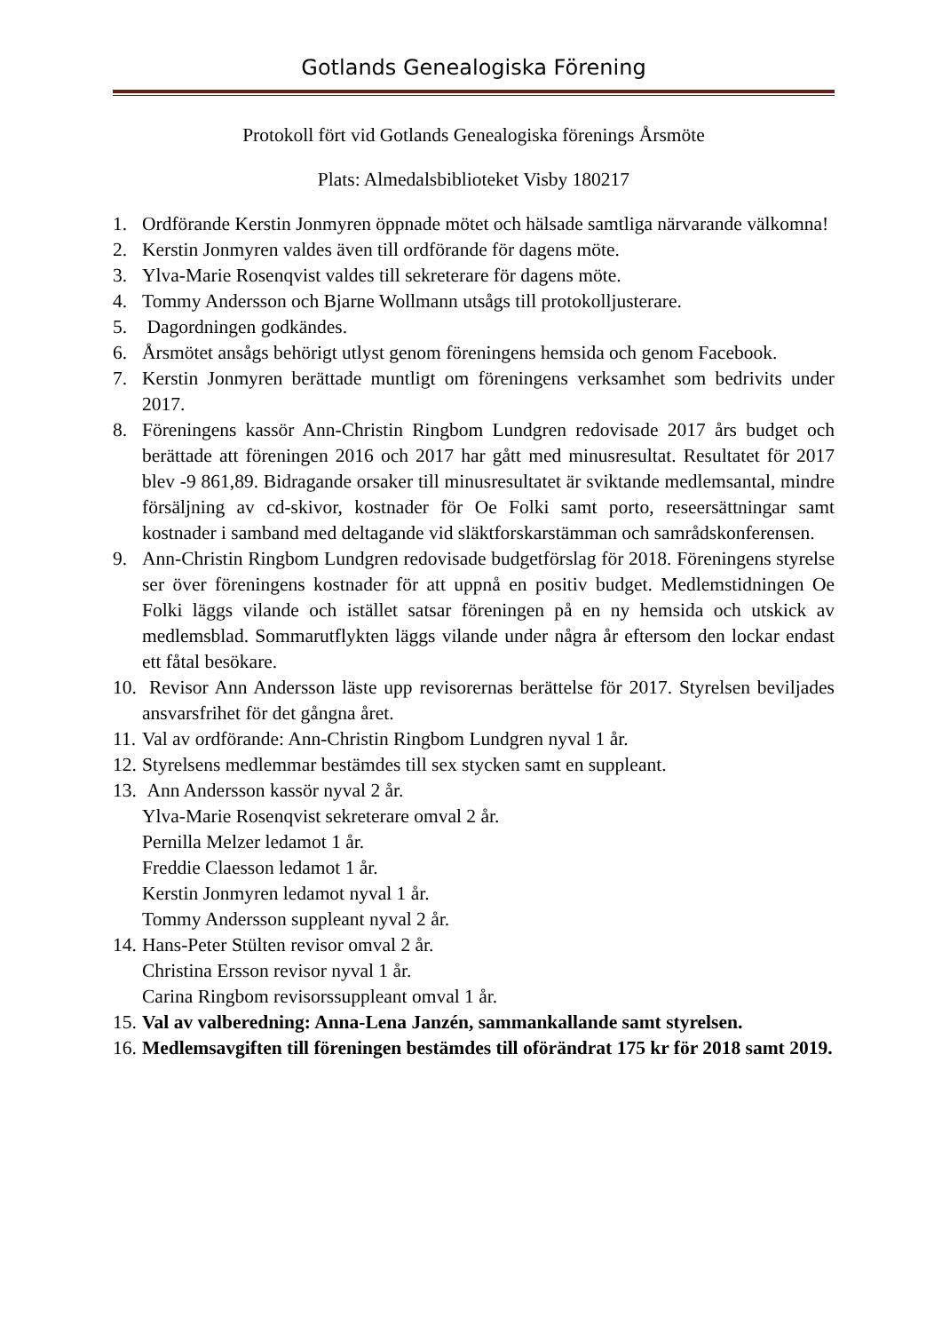Gotlands Genealogiska Förening
Protokoll fört vid Gotlands Genealogiska förenings Årsmöte
Plats: Almedalsbiblioteket Visby 180217
1. Ordförande Kerstin Jonmyren öppnade mötet och hälsade samtliga närvarande välkomna!
2. Kerstin Jonmyren valdes även till ordförande för dagens möte.
3. Ylva-Marie Rosenqvist valdes till sekreterare för dagens möte.
4. Tommy Andersson och Bjarne Wollmann utsågs till protokolljusterare.
5. Dagordningen godkändes.
6. Årsmötet ansågs behörigt utlyst genom föreningens hemsida och genom Facebook.
7. Kerstin Jonmyren berättade muntligt om föreningens verksamhet som bedrivits under 2017.
8. Föreningens kassör Ann-Christin Ringbom Lundgren redovisade 2017 års budget och berättade att föreningen 2016 och 2017 har gått med minusresultat. Resultatet för 2017 blev -9 861,89. Bidragande orsaker till minusresultatet är sviktande medlemsantal, mindre försäljning av cd-skivor, kostnader för Oe Folki samt porto, reseersättningar samt kostnader i samband med deltagande vid släktforskarstämman och samrådskonferensen.
9. Ann-Christin Ringbom Lundgren redovisade budgetförslag för 2018. Föreningens styrelse ser över föreningens kostnader för att uppnå en positiv budget. Medlemstidningen Oe Folki läggs vilande och istället satsar föreningen på en ny hemsida och utskick av medlemsblad. Sommarutflykten läggs vilande under några år eftersom den lockar endast ett fåtal besökare.
10. Revisor Ann Andersson läste upp revisorernas berättelse för 2017. Styrelsen beviljades ansvarsfrihet för det gångna året.
11. Val av ordförande: Ann-Christin Ringbom Lundgren nyval 1 år.
12. Styrelsens medlemmar bestämdes till sex stycken samt en suppleant.
13. Ann Andersson kassör nyval 2 år.
Ylva-Marie Rosenqvist sekreterare omval 2 år.
Pernilla Melzer ledamot 1 år.
Freddie Claesson ledamot 1 år.
Kerstin Jonmyren ledamot nyval 1 år.
Tommy Andersson suppleant nyval 2 år.
14. Hans-Peter Stülten revisor omval 2 år.
Christina Ersson revisor nyval 1 år.
Carina Ringbom revisorssuppleant omval 1 år.
15. Val av valberedning: Anna-Lena Janzén, sammankallande samt styrelsen.
16. Medlemsavgiften till föreningen bestämdes till oförändrat 175 kr för 2018 samt 2019.